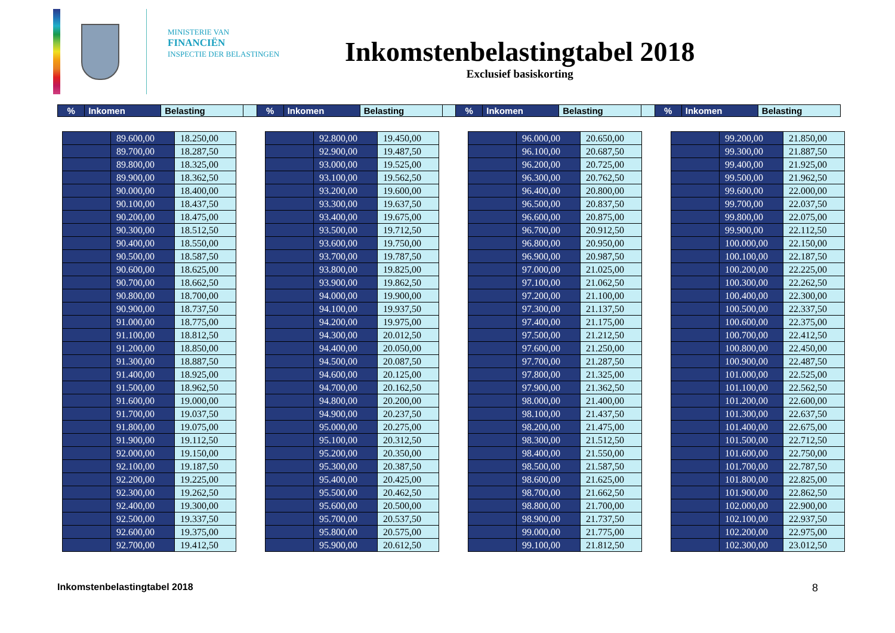MINISTERIE VAN
FINANCIËN
INSPECTIE DER BELASTINGEN
Inkomstenbelastingtabel 2018
Exclusief basiskorting
| % | Inkomen | Belasting | | % | Inkomen | Belasting | | % | Inkomen | Belasting | | % | Inkomen | Belasting |
| | 89.600,00 | 18.250,00 |
| | 89.700,00 | 18.287,50 |
| | 89.800,00 | 18.325,00 |
| | 89.900,00 | 18.362,50 |
| | 90.000,00 | 18.400,00 |
| | 90.100,00 | 18.437,50 |
| | 90.200,00 | 18.475,00 |
| | 90.300,00 | 18.512,50 |
| | 90.400,00 | 18.550,00 |
| | 90.500,00 | 18.587,50 |
| | 90.600,00 | 18.625,00 |
| | 90.700,00 | 18.662,50 |
| | 90.800,00 | 18.700,00 |
| | 90.900,00 | 18.737,50 |
| | 91.000,00 | 18.775,00 |
| | 91.100,00 | 18.812,50 |
| | 91.200,00 | 18.850,00 |
| | 91.300,00 | 18.887,50 |
| | 91.400,00 | 18.925,00 |
| | 91.500,00 | 18.962,50 |
| | 91.600,00 | 19.000,00 |
| | 91.700,00 | 19.037,50 |
| | 91.800,00 | 19.075,00 |
| | 91.900,00 | 19.112,50 |
| | 92.000,00 | 19.150,00 |
| | 92.100,00 | 19.187,50 |
| | 92.200,00 | 19.225,00 |
| | 92.300,00 | 19.262,50 |
| | 92.400,00 | 19.300,00 |
| | 92.500,00 | 19.337,50 |
| | 92.600,00 | 19.375,00 |
| | 92.700,00 | 19.412,50 |
| | 92.800,00 | 19.450,00 |
| | 92.900,00 | 19.487,50 |
| | 93.000,00 | 19.525,00 |
| | 93.100,00 | 19.562,50 |
| | 93.200,00 | 19.600,00 |
| | 93.300,00 | 19.637,50 |
| | 93.400,00 | 19.675,00 |
| | 93.500,00 | 19.712,50 |
| | 93.600,00 | 19.750,00 |
| | 93.700,00 | 19.787,50 |
| | 93.800,00 | 19.825,00 |
| | 93.900,00 | 19.862,50 |
| | 94.000,00 | 19.900,00 |
| | 94.100,00 | 19.937,50 |
| | 94.200,00 | 19.975,00 |
| | 94.300,00 | 20.012,50 |
| | 94.400,00 | 20.050,00 |
| | 94.500,00 | 20.087,50 |
| | 94.600,00 | 20.125,00 |
| | 94.700,00 | 20.162,50 |
| | 94.800,00 | 20.200,00 |
| | 94.900,00 | 20.237,50 |
| | 95.000,00 | 20.275,00 |
| | 95.100,00 | 20.312,50 |
| | 95.200,00 | 20.350,00 |
| | 95.300,00 | 20.387,50 |
| | 95.400,00 | 20.425,00 |
| | 95.500,00 | 20.462,50 |
| | 95.600,00 | 20.500,00 |
| | 95.700,00 | 20.537,50 |
| | 95.800,00 | 20.575,00 |
| | 95.900,00 | 20.612,50 |
| | 96.000,00 | 20.650,00 |
| | 96.100,00 | 20.687,50 |
| | 96.200,00 | 20.725,00 |
| | 96.300,00 | 20.762,50 |
| | 96.400,00 | 20.800,00 |
| | 96.500,00 | 20.837,50 |
| | 96.600,00 | 20.875,00 |
| | 96.700,00 | 20.912,50 |
| | 96.800,00 | 20.950,00 |
| | 96.900,00 | 20.987,50 |
| | 97.000,00 | 21.025,00 |
| | 97.100,00 | 21.062,50 |
| | 97.200,00 | 21.100,00 |
| | 97.300,00 | 21.137,50 |
| | 97.400,00 | 21.175,00 |
| | 97.500,00 | 21.212,50 |
| | 97.600,00 | 21.250,00 |
| | 97.700,00 | 21.287,50 |
| | 97.800,00 | 21.325,00 |
| | 97.900,00 | 21.362,50 |
| | 98.000,00 | 21.400,00 |
| | 98.100,00 | 21.437,50 |
| | 98.200,00 | 21.475,00 |
| | 98.300,00 | 21.512,50 |
| | 98.400,00 | 21.550,00 |
| | 98.500,00 | 21.587,50 |
| | 98.600,00 | 21.625,00 |
| | 98.700,00 | 21.662,50 |
| | 98.800,00 | 21.700,00 |
| | 98.900,00 | 21.737,50 |
| | 99.000,00 | 21.775,00 |
| | 99.100,00 | 21.812,50 |
| | 99.200,00 | 21.850,00 |
| | 99.300,00 | 21.887,50 |
| | 99.400,00 | 21.925,00 |
| | 99.500,00 | 21.962,50 |
| | 99.600,00 | 22.000,00 |
| | 99.700,00 | 22.037,50 |
| | 99.800,00 | 22.075,00 |
| | 99.900,00 | 22.112,50 |
| | 100.000,00 | 22.150,00 |
| | 100.100,00 | 22.187,50 |
| | 100.200,00 | 22.225,00 |
| | 100.300,00 | 22.262,50 |
| | 100.400,00 | 22.300,00 |
| | 100.500,00 | 22.337,50 |
| | 100.600,00 | 22.375,00 |
| | 100.700,00 | 22.412,50 |
| | 100.800,00 | 22.450,00 |
| | 100.900,00 | 22.487,50 |
| | 101.000,00 | 22.525,00 |
| | 101.100,00 | 22.562,50 |
| | 101.200,00 | 22.600,00 |
| | 101.300,00 | 22.637,50 |
| | 101.400,00 | 22.675,00 |
| | 101.500,00 | 22.712,50 |
| | 101.600,00 | 22.750,00 |
| | 101.700,00 | 22.787,50 |
| | 101.800,00 | 22.825,00 |
| | 101.900,00 | 22.862,50 |
| | 102.000,00 | 22.900,00 |
| | 102.100,00 | 22.937,50 |
| | 102.200,00 | 22.975,00 |
| | 102.300,00 | 23.012,50 |
Inkomstenbelastingtabel 2018 8